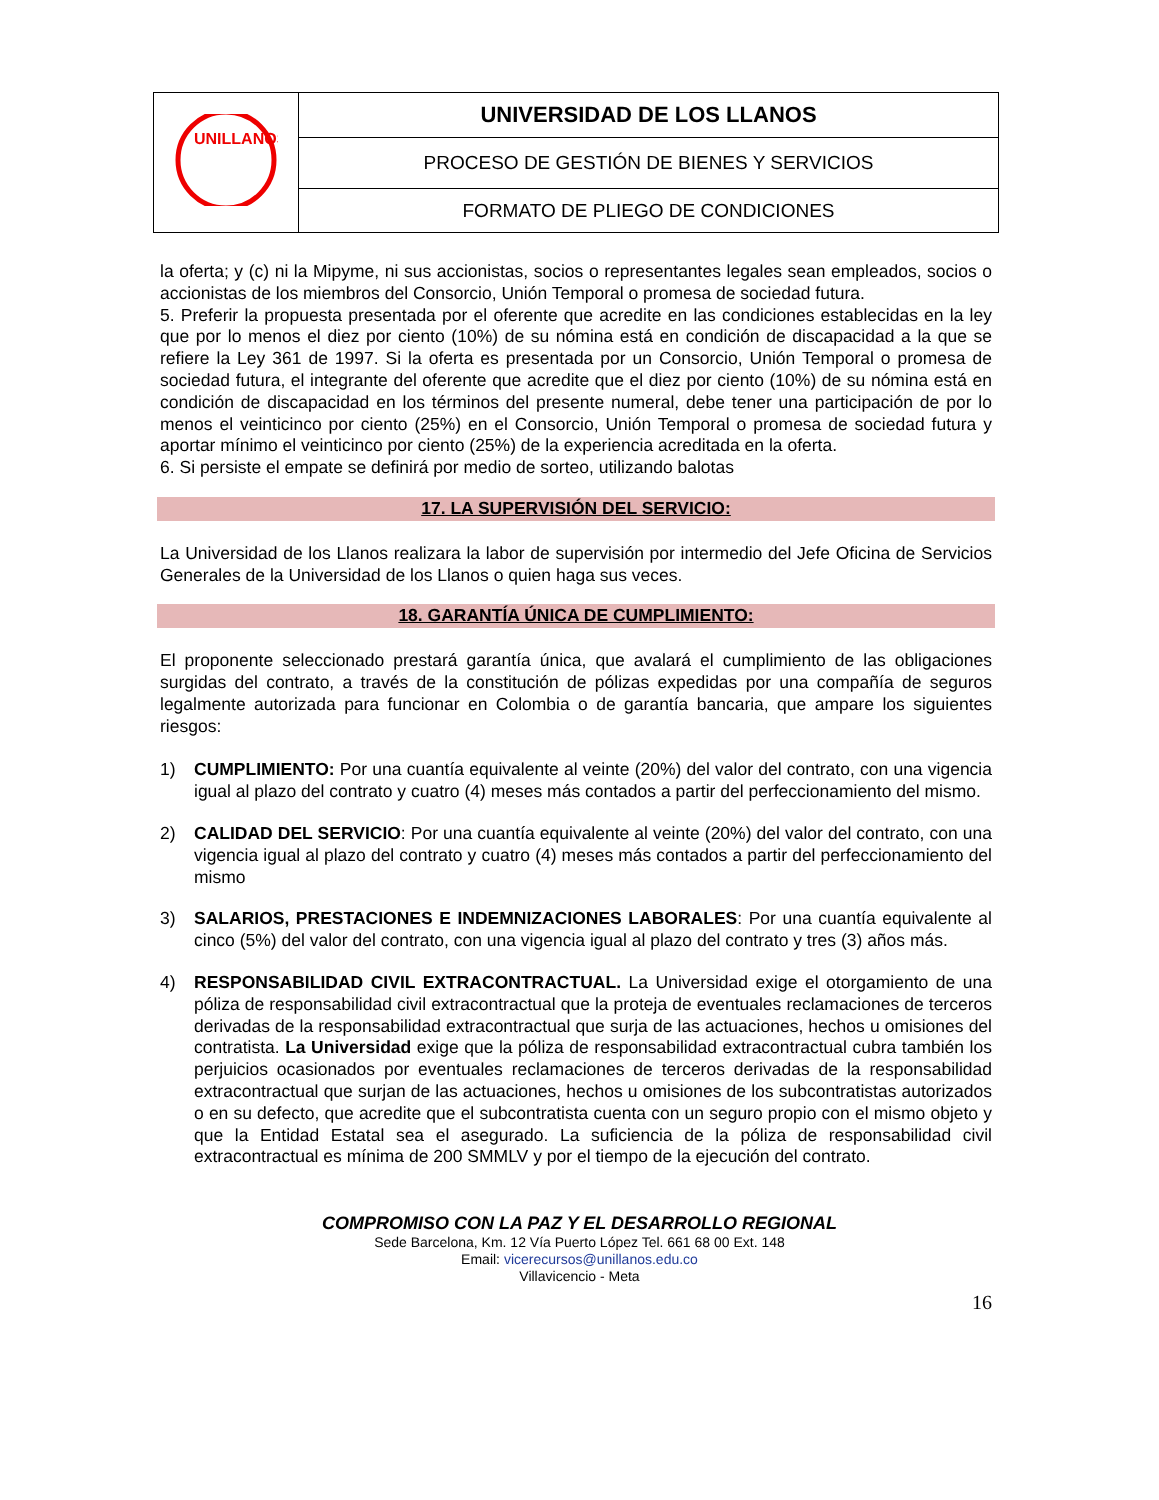| UNILLANOS | UNIVERSIDAD DE LOS LLANOS |
| | PROCESO DE GESTIÓN DE BIENES Y SERVICIOS |
| | FORMATO DE PLIEGO DE CONDICIONES |
la oferta; y (c) ni la Mipyme, ni sus accionistas, socios o representantes legales sean empleados, socios o accionistas de los miembros del Consorcio, Unión Temporal o promesa de sociedad futura.
5. Preferir la propuesta presentada por el oferente que acredite en las condiciones establecidas en la ley que por lo menos el diez por ciento (10%) de su nómina está en condición de discapacidad a la que se refiere la Ley 361 de 1997. Si la oferta es presentada por un Consorcio, Unión Temporal o promesa de sociedad futura, el integrante del oferente que acredite que el diez por ciento (10%) de su nómina está en condición de discapacidad en los términos del presente numeral, debe tener una participación de por lo menos el veinticinco por ciento (25%) en el Consorcio, Unión Temporal o promesa de sociedad futura y aportar mínimo el veinticinco por ciento (25%) de la experiencia acreditada en la oferta.
6. Si persiste el empate se definirá por medio de sorteo, utilizando balotas
17. LA SUPERVISIÓN DEL SERVICIO:
La Universidad de los Llanos realizara la labor de supervisión por intermedio del Jefe Oficina de Servicios Generales de la Universidad de los Llanos o quien haga sus veces.
18. GARANTÍA ÚNICA DE CUMPLIMIENTO:
El proponente seleccionado prestará garantía única, que avalará el cumplimiento de las obligaciones surgidas del contrato, a través de la constitución de pólizas expedidas por una compañía de seguros legalmente autorizada para funcionar en Colombia o de garantía bancaria, que ampare los siguientes riesgos:
1) CUMPLIMIENTO: Por una cuantía equivalente al veinte (20%) del valor del contrato, con una vigencia igual al plazo del contrato y cuatro (4) meses más contados a partir del perfeccionamiento del mismo.
2) CALIDAD DEL SERVICIO: Por una cuantía equivalente al veinte (20%) del valor del contrato, con una vigencia igual al plazo del contrato y cuatro (4) meses más contados a partir del perfeccionamiento del mismo
3) SALARIOS, PRESTACIONES E INDEMNIZACIONES LABORALES: Por una cuantía equivalente al cinco (5%) del valor del contrato, con una vigencia igual al plazo del contrato y tres (3) años más.
4) RESPONSABILIDAD CIVIL EXTRACONTRACTUAL. La Universidad exige el otorgamiento de una póliza de responsabilidad civil extracontractual que la proteja de eventuales reclamaciones de terceros derivadas de la responsabilidad extracontractual que surja de las actuaciones, hechos u omisiones del contratista. La Universidad exige que la póliza de responsabilidad extracontractual cubra también los perjuicios ocasionados por eventuales reclamaciones de terceros derivadas de la responsabilidad extracontractual que surjan de las actuaciones, hechos u omisiones de los subcontratistas autorizados o en su defecto, que acredite que el subcontratista cuenta con un seguro propio con el mismo objeto y que la Entidad Estatal sea el asegurado. La suficiencia de la póliza de responsabilidad civil extracontractual es mínima de 200 SMMLV y por el tiempo de la ejecución del contrato.
COMPROMISO CON LA PAZ Y EL DESARROLLO REGIONAL
Sede Barcelona, Km. 12 Vía Puerto López Tel. 661 68 00 Ext. 148
Email: vicerecursos@unillanos.edu.co
Villavicencio - Meta
16